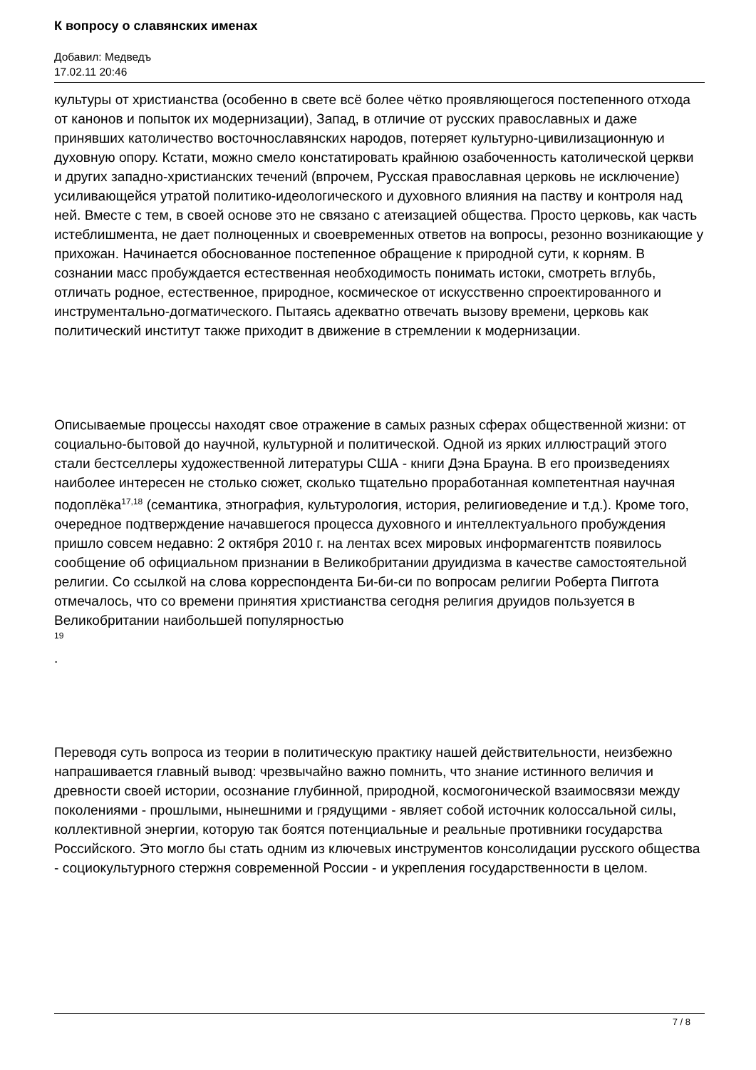К вопросу о славянских именах
Добавил: Медведъ
17.02.11 20:46
культуры от христианства (особенно в свете всё более чётко проявляющегося постепенного отхода от канонов и попыток их модернизации), Запад, в отличие от русских православных и даже принявших католичество восточнославянских народов, потеряет культурно-цивилизационную и духовную опору. Кстати, можно смело констатировать крайнюю озабоченность католической церкви и других западно-христианских течений (впрочем, Русская православная церковь не исключение) усиливающейся утратой политико-идеологического и духовного влияния на паству и контроля над ней. Вместе с тем, в своей основе это не связано с атеизацией общества. Просто церковь, как часть истеблишмента, не дает полноценных и своевременных ответов на вопросы, резонно возникающие у прихожан. Начинается обоснованное постепенное обращение к природной сути, к корням. В сознании масс пробуждается естественная необходимость понимать истоки, смотреть вглубь, отличать родное, естественное, природное, космическое от искусственно спроектированного и инструментально-догматического. Пытаясь адекватно отвечать вызову времени, церковь как политический институт также приходит в движение в стремлении к модернизации.
Описываемые процессы находят свое отражение в самых разных сферах общественной жизни: от социально-бытовой до научной, культурной и политической. Одной из ярких иллюстраций этого стали бестселлеры художественной литературы США - книги Дэна Брауна. В его произведениях наиболее интересен не столько сюжет, сколько тщательно проработанная компетентная научная подоплёка<sup>17,18</sup> (семантика, этнография, культурология, история, религиоведение и т.д.). Кроме того, очередное подтверждение начавшегося процесса духовного и интеллектуального пробуждения пришло совсем недавно: 2 октября 2010 г. на лентах всех мировых информагентств появилось сообщение об официальном признании в Великобритании друидизма в качестве самостоятельной религии. Со ссылкой на слова корреспондента Би-би-си по вопросам религии Роберта Пиггота отмечалось, что со времени принятия христианства сегодня религия друидов пользуется в Великобритании наибольшей популярностью
19
.
Переводя суть вопроса из теории в политическую практику нашей действительности, неизбежно напрашивается главный вывод: чрезвычайно важно помнить, что знание истинного величия и древности своей истории, осознание глубинной, природной, космогонической взаимосвязи между поколениями - прошлыми, нынешними и грядущими - являет собой источник колоссальной силы, коллективной энергии, которую так боятся потенциальные и реальные противники государства Российского. Это могло бы стать одним из ключевых инструментов консолидации русского общества - социокультурного стержня современной России - и укрепления государственности в целом.
7 / 8